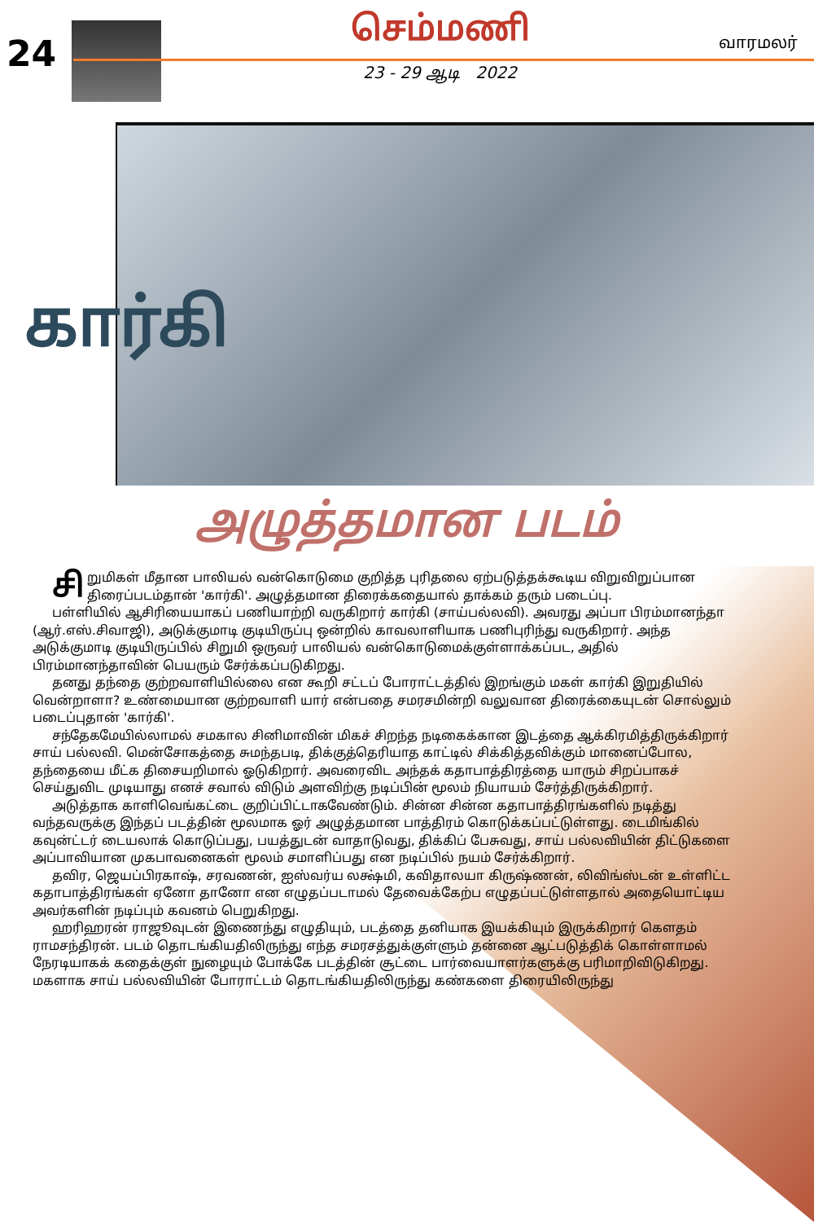24
செம்மணி
23 - 29 ஆடி 2022
வாரமலர்
கார்கி
அழுத்தமான படம்
சி றுமிகள் மீதான பாலியல் வன்கொடுமை குறித்த புரிதலை ஏற்படுத்தக்கூடிய விறுவிறுப்பான திரைப்படம்தான் 'கார்கி'. அழுத்தமான திரைக்கதையால் தாக்கம் தரும் படைப்பு.
பள்ளியில் ஆசிரியையாகப் பணியாற்றி வருகிறார் கார்கி (சாய்பல்லவி). அவரது அப்பா பிரம்மானந்தா (ஆர்.எஸ்.சிவாஜி), அடுக்குமாடி குடியிருப்பு ஒன்றில் காவலாளியாக பணிபுரிந்து வருகிறார். அந்த அடுக்குமாடி குடியிருப்பில் சிறுமி ஒருவர் பாலியல் வன்கொடுமைக்குள்ளாக்கப்பட, அதில் பிரம்மானந்தாவின் பெயரும் சேர்க்கப்படுகிறது.
தனது தந்தை குற்றவாளியில்லை என கூறி சட்டப் போராட்டத்தில் இறங்கும் மகள் கார்கி இறுதியில் வென்றாளா? உண்மையான குற்றவாளி யார் என்பதை சமரசமின்றி வலுவான திரைக்கையுடன் சொல்லும் படைப்புதான் 'கார்கி'.
சந்தேகமேயில்லாமல் சமகால சினிமாவின் மிகச் சிறந்த நடிகைக்கான இடத்தை ஆக்கிரமித்திருக்கிறார் சாய் பல்லவி. மென்சோகத்தை சுமந்தபடி, திக்குத்தெரியாத காட்டில் சிக்கித்தவிக்கும் மானைப்போல, தந்தையை மீட்க திசையறிமால் ஓடுகிறார். அவரைவிட அந்தக் கதாபாத்திரத்தை யாரும் சிறப்பாகச் செய்துவிட முடியாது எனச் சவால் விடும் அளவிற்கு நடிப்பின் மூலம் நியாயம் சேர்த்திருக்கிறார்.
அடுத்தாக காளிவெங்கட்டை குறிப்பிட்டாகவேண்டும். சின்ன சின்ன கதாபாத்திரங்களில் நடித்து வந்தவருக்கு இந்தப் படத்தின் மூலமாக ஓர் அழுத்தமான பாத்திரம் கொடுக்கப்பட்டுள்ளது. டைமிங்கில் கவுன்ட்டர் டையலாக் கொடுப்பது, பயத்துடன் வாதாடுவது, திக்கிப் பேசுவது, சாய் பல்லவியின் திட்டுகளை அப்பாவியான முகபாவனைகள் மூலம் சமாளிப்பது என நடிப்பில் நயம் சேர்க்கிறார்.
தவிர, ஜெயப்பிரகாஷ், சரவணன், ஐஸ்வர்ய லக்ஷ்மி, கவிதாலயா கிருஷ்ணன், லிவிங்ஸ்டன் உள்ளிட்ட கதாபாத்திரங்கள் ஏனோ தானோ என எழுதப்படாமல் தேவைக்கேற்ப எழுதப்பட்டுள்ளதால் அதையொட்டிய அவர்களின் நடிப்பும் கவனம் பெறுகிறது.
ஹரிஹரன் ராஜூவுடன் இணைந்து எழுதியும், படத்தை தனியாக இயக்கியும் இருக்கிறார் கௌதம் ராமசந்திரன். படம் தொடங்கியதிலிருந்து எந்த சமரசத்துக்குள்ளும் தன்னை ஆட்படுத்திக் கொள்ளாமல் நேரடியாகக் கதைக்குள் நுழையும் போக்கே படத்தின் சூட்டை பார்வையாளர்களுக்கு பரிமாறிவிடுகிறது. மகளாக சாய் பல்லவியின் போராட்டம் தொடங்கியதிலிருந்து கண்களை திரையிலிருந்து